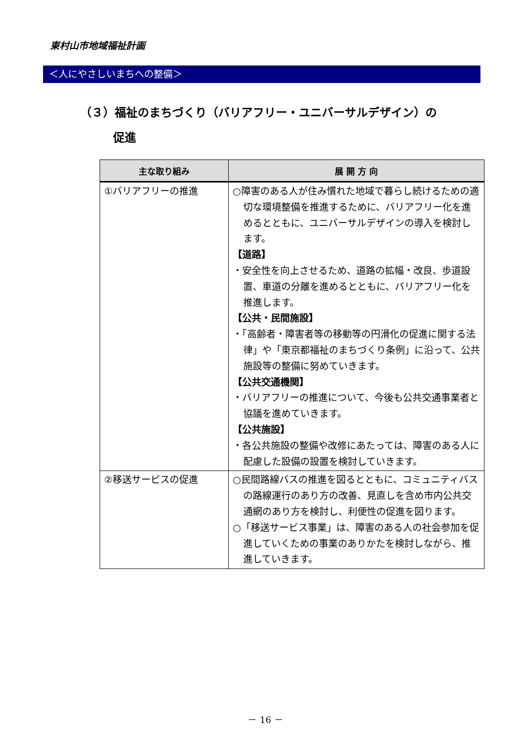東村山市地域福祉計画
＜人にやさしいまちへの整備＞
（３）福祉のまちづくり（バリアフリー・ユニバーサルデザイン）の
促進
| 主な取り組み | 展 開 方 向 |
| --- | --- |
| ①バリアフリーの推進 | ○障害のある人が住み慣れた地域で暮らし続けるための適切な環境整備を推進するために、バリアフリー化を進めるとともに、ユニバーサルデザインの導入を検討します。 【道路】 ・安全性を向上させるため、道路の拡幅・改良、歩道設置、車道の分離を進めるとともに、バリアフリー化を推進します。 【公共・民間施設】 ・「高齢者・障害者等の移動等の円滑化の促進に関する法律」や「東京都福祉のまちづくり条例」に沿って、公共施設等の整備に努めていきます。 【公共交通機関】 ・バリアフリーの推進について、今後も公共交通事業者と協議を進めていきます。 【公共施設】 ・各公共施設の整備や改修にあたっては、障害のある人に配慮した設備の設置を検討していきます。 |
| ②移送サービスの促進 | ○民間路線バスの推進を図るとともに、コミュニティバスの路線運行のあり方の改善、見直しを含め市内公共交通網のあり方を検討し、利便性の促進を図ります。 ○「移送サービス事業」は、障害のある人の社会参加を促進していくための事業のありかたを検討しながら、推進していきます。 |
－ 16 －